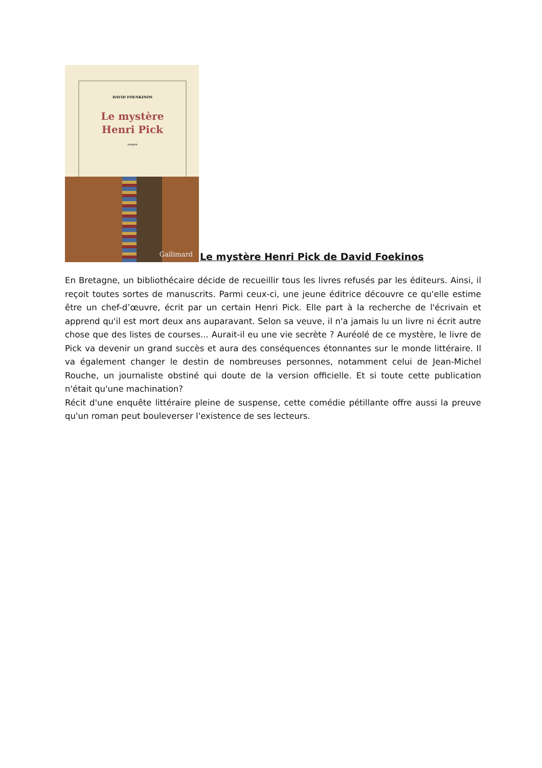DAVID FOENKINOS
Le mystère
Henri Pick
roman
Gallimard
Le mystère Henri Pick de David Foekinos
En Bretagne, un bibliothécaire décide de recueillir tous les livres refusés par les éditeurs. Ainsi, il reçoit toutes sortes de manuscrits. Parmi ceux-ci, une jeune éditrice découvre ce qu'elle estime être un chef-d’œuvre, écrit par un certain Henri Pick. Elle part à la recherche de l'écrivain et apprend qu'il est mort deux ans auparavant. Selon sa veuve, il n'a jamais lu un livre ni écrit autre chose que des listes de courses... Aurait-il eu une vie secrète ? Auréolé de ce mystère, le livre de Pick va devenir un grand succès et aura des conséquences étonnantes sur le monde littéraire. Il va également changer le destin de nombreuses personnes, notamment celui de Jean-Michel Rouche, un journaliste obstiné qui doute de la version officielle. Et si toute cette publication n'était qu'une machination?
Récit d'une enquête littéraire pleine de suspense, cette comédie pétillante offre aussi la preuve qu'un roman peut bouleverser l'existence de ses lecteurs.